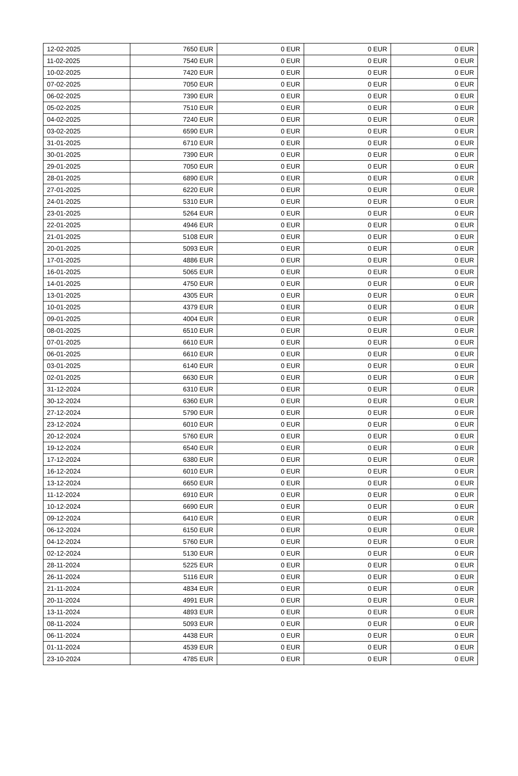| 12-02-2025 | 7650 EUR | 0 EUR | 0 EUR | 0 EUR |
| 11-02-2025 | 7540 EUR | 0 EUR | 0 EUR | 0 EUR |
| 10-02-2025 | 7420 EUR | 0 EUR | 0 EUR | 0 EUR |
| 07-02-2025 | 7050 EUR | 0 EUR | 0 EUR | 0 EUR |
| 06-02-2025 | 7390 EUR | 0 EUR | 0 EUR | 0 EUR |
| 05-02-2025 | 7510 EUR | 0 EUR | 0 EUR | 0 EUR |
| 04-02-2025 | 7240 EUR | 0 EUR | 0 EUR | 0 EUR |
| 03-02-2025 | 6590 EUR | 0 EUR | 0 EUR | 0 EUR |
| 31-01-2025 | 6710 EUR | 0 EUR | 0 EUR | 0 EUR |
| 30-01-2025 | 7390 EUR | 0 EUR | 0 EUR | 0 EUR |
| 29-01-2025 | 7050 EUR | 0 EUR | 0 EUR | 0 EUR |
| 28-01-2025 | 6890 EUR | 0 EUR | 0 EUR | 0 EUR |
| 27-01-2025 | 6220 EUR | 0 EUR | 0 EUR | 0 EUR |
| 24-01-2025 | 5310 EUR | 0 EUR | 0 EUR | 0 EUR |
| 23-01-2025 | 5264 EUR | 0 EUR | 0 EUR | 0 EUR |
| 22-01-2025 | 4946 EUR | 0 EUR | 0 EUR | 0 EUR |
| 21-01-2025 | 5108 EUR | 0 EUR | 0 EUR | 0 EUR |
| 20-01-2025 | 5093 EUR | 0 EUR | 0 EUR | 0 EUR |
| 17-01-2025 | 4886 EUR | 0 EUR | 0 EUR | 0 EUR |
| 16-01-2025 | 5065 EUR | 0 EUR | 0 EUR | 0 EUR |
| 14-01-2025 | 4750 EUR | 0 EUR | 0 EUR | 0 EUR |
| 13-01-2025 | 4305 EUR | 0 EUR | 0 EUR | 0 EUR |
| 10-01-2025 | 4379 EUR | 0 EUR | 0 EUR | 0 EUR |
| 09-01-2025 | 4004 EUR | 0 EUR | 0 EUR | 0 EUR |
| 08-01-2025 | 6510 EUR | 0 EUR | 0 EUR | 0 EUR |
| 07-01-2025 | 6610 EUR | 0 EUR | 0 EUR | 0 EUR |
| 06-01-2025 | 6610 EUR | 0 EUR | 0 EUR | 0 EUR |
| 03-01-2025 | 6140 EUR | 0 EUR | 0 EUR | 0 EUR |
| 02-01-2025 | 6630 EUR | 0 EUR | 0 EUR | 0 EUR |
| 31-12-2024 | 6310 EUR | 0 EUR | 0 EUR | 0 EUR |
| 30-12-2024 | 6360 EUR | 0 EUR | 0 EUR | 0 EUR |
| 27-12-2024 | 5790 EUR | 0 EUR | 0 EUR | 0 EUR |
| 23-12-2024 | 6010 EUR | 0 EUR | 0 EUR | 0 EUR |
| 20-12-2024 | 5760 EUR | 0 EUR | 0 EUR | 0 EUR |
| 19-12-2024 | 6540 EUR | 0 EUR | 0 EUR | 0 EUR |
| 17-12-2024 | 6380 EUR | 0 EUR | 0 EUR | 0 EUR |
| 16-12-2024 | 6010 EUR | 0 EUR | 0 EUR | 0 EUR |
| 13-12-2024 | 6650 EUR | 0 EUR | 0 EUR | 0 EUR |
| 11-12-2024 | 6910 EUR | 0 EUR | 0 EUR | 0 EUR |
| 10-12-2024 | 6690 EUR | 0 EUR | 0 EUR | 0 EUR |
| 09-12-2024 | 6410 EUR | 0 EUR | 0 EUR | 0 EUR |
| 06-12-2024 | 6150 EUR | 0 EUR | 0 EUR | 0 EUR |
| 04-12-2024 | 5760 EUR | 0 EUR | 0 EUR | 0 EUR |
| 02-12-2024 | 5130 EUR | 0 EUR | 0 EUR | 0 EUR |
| 28-11-2024 | 5225 EUR | 0 EUR | 0 EUR | 0 EUR |
| 26-11-2024 | 5116 EUR | 0 EUR | 0 EUR | 0 EUR |
| 21-11-2024 | 4834 EUR | 0 EUR | 0 EUR | 0 EUR |
| 20-11-2024 | 4991 EUR | 0 EUR | 0 EUR | 0 EUR |
| 13-11-2024 | 4893 EUR | 0 EUR | 0 EUR | 0 EUR |
| 08-11-2024 | 5093 EUR | 0 EUR | 0 EUR | 0 EUR |
| 06-11-2024 | 4438 EUR | 0 EUR | 0 EUR | 0 EUR |
| 01-11-2024 | 4539 EUR | 0 EUR | 0 EUR | 0 EUR |
| 23-10-2024 | 4785 EUR | 0 EUR | 0 EUR | 0 EUR |